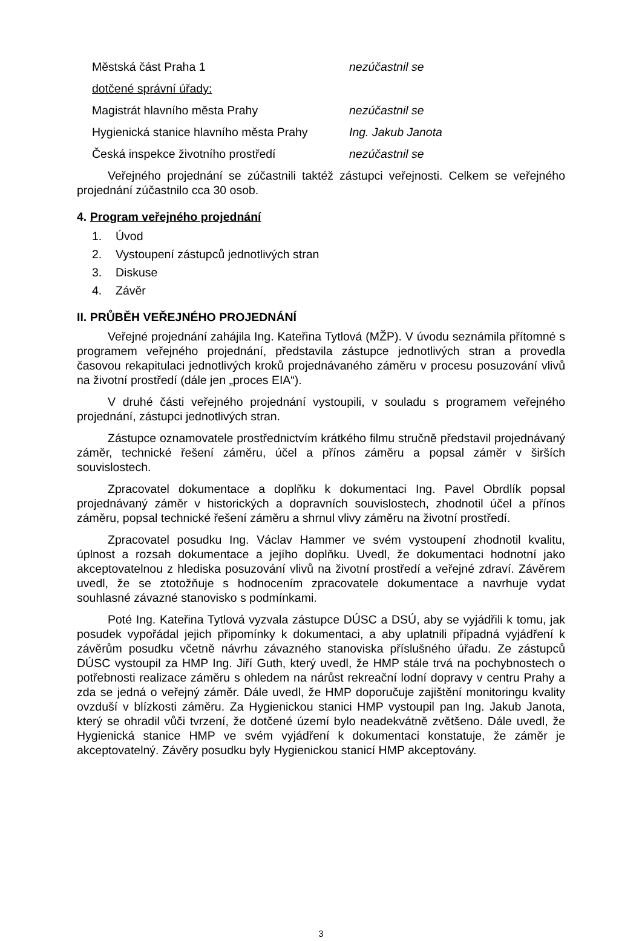Městská část Praha 1 nezúčastnil se
dotčené správní úřady:
Magistrát hlavního města Prahy nezúčastnil se
Hygienická stanice hlavního města Prahy
Ing. Jakub Janota
Česká inspekce životního prostředí nezúčastnil se
Veřejného projednání se zúčastnili taktéž zástupci veřejnosti. Celkem se veřejného projednání zúčastnilo cca 30 osob.
4. Program veřejného projednání
1. Úvod
2. Vystoupení zástupců jednotlivých stran
3. Diskuse
4. Závěr
II. PRŮBĚH VEŘEJNÉHO PROJEDNÁNÍ
Veřejné projednání zahájila Ing. Kateřina Tytlová (MŽP). V úvodu seznámila přítomné s programem veřejného projednání, představila zástupce jednotlivých stran a provedla časovou rekapitulaci jednotlivých kroků projednávaného záměru v procesu posuzování vlivů na životní prostředí (dále jen „proces EIA“).
V druhé části veřejného projednání vystoupili, v souladu s programem veřejného projednání, zástupci jednotlivých stran.
Zástupce oznamovatele prostřednictvím krátkého filmu stručně představil projednávaný záměr, technické řešení záměru, účel a přínos záměru a popsal záměr v širších souvislostech.
Zpracovatel dokumentace a doplňku k dokumentaci Ing. Pavel Obrdlík popsal projednávaný záměr v historických a dopravních souvislostech, zhodnotil účel a přínos záměru, popsal technické řešení záměru a shrnul vlivy záměru na životní prostředí.
Zpracovatel posudku Ing. Václav Hammer ve svém vystoupení zhodnotil kvalitu, úplnost a rozsah dokumentace a jejího doplňku. Uvedl, že dokumentaci hodnotní jako akceptovatelnou z hlediska posuzování vlivů na životní prostředí a veřejné zdraví. Závěrem uvedl, že se ztotožňuje s hodnocením zpracovatele dokumentace a navrhuje vydat souhlasné závazné stanovisko s podmínkami.
Poté Ing. Kateřina Tytlová vyzvala zástupce DÚSC a DSÚ, aby se vyjádřili k tomu, jak posudek vypořádal jejich připomínky k dokumentaci, a aby uplatnili případná vyjádření k závěrům posudku včetně návrhu závazného stanoviska příslušného úřadu. Ze zástupců DÚSC vystoupil za HMP Ing. Jiří Guth, který uvedl, že HMP stále trvá na pochybnostech o potřebnosti realizace záměru s ohledem na nárůst rekreační lodní dopravy v centru Prahy a zda se jedná o veřejný záměr. Dále uvedl, že HMP doporučuje zajištění monitoringu kvality ovzduší v blízkosti záměru. Za Hygienickou stanici HMP vystoupil pan Ing. Jakub Janota, který se ohradil vůči tvrzení, že dotčené území bylo neadekvátně zvětšeno. Dále uvedl, že Hygienická stanice HMP ve svém vyjádření k dokumentaci konstatuje, že záměr je akceptovatelný. Závěry posudku byly Hygienickou stanicí HMP akceptovány.
3